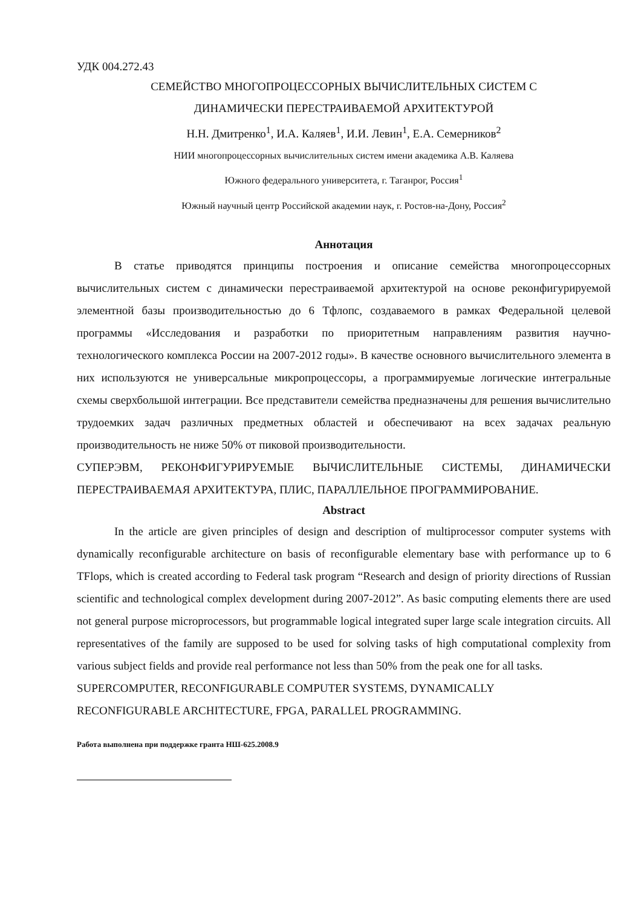УДК 004.272.43
СЕМЕЙСТВО МНОГОПРОЦЕССОРНЫХ ВЫЧИСЛИТЕЛЬНЫХ СИСТЕМ С
ДИНАМИЧЕСКИ ПЕРЕСТРАИВАЕМОЙ АРХИТЕКТУРОЙ
Н.Н. Дмитренко<sup>1</sup>, И.А. Каляев<sup>1</sup>, И.И. Левин<sup>1</sup>, Е.А. Семерников<sup>2</sup>
НИИ многопроцессорных вычислительных систем имени академика А.В. Каляева
Южного федерального университета, г. Таганрог, Россия<sup>1</sup>
Южный научный центр Российской академии наук, г. Ростов-на-Дону, Россия<sup>2</sup>
Аннотация
В статье приводятся принципы построения и описание семейства многопроцессорных вычислительных систем с динамически перестраиваемой архитектурой на основе реконфигурируемой элементной базы производительностью до 6 Тфлопс, создаваемого в рамках Федеральной целевой программы «Исследования и разработки по приоритетным направлениям развития научно-технологического комплекса России на 2007-2012 годы». В качестве основного вычислительного элемента в них используются не универсальные микропроцессоры, а программируемые логические интегральные схемы сверхбольшой интеграции. Все представители семейства предназначены для решения вычислительно трудоемких задач различных предметных областей и обеспечивают на всех задачах реальную производительность не ниже 50% от пиковой производительности.
СУПЕРЭВМ, РЕКОНФИГУРИРУЕМЫЕ ВЫЧИСЛИТЕЛЬНЫЕ СИСТЕМЫ, ДИНАМИЧЕСКИ ПЕРЕСТРАИВАЕМАЯ АРХИТЕКТУРА, ПЛИС, ПАРАЛЛЕЛЬНОЕ ПРОГРАММИРОВАНИЕ.
Abstract
In the article are given principles of design and description of multiprocessor computer systems with dynamically reconfigurable architecture on basis of reconfigurable elementary base with performance up to 6 TFlops, which is created according to Federal task program “Research and design of priority directions of Russian scientific and technological complex development during 2007-2012”. As basic computing elements there are used not general purpose microprocessors, but programmable logical integrated super large scale integration circuits. All representatives of the family are supposed to be used for solving tasks of high computational complexity from various subject fields and provide real performance not less than 50% from the peak one for all tasks.
SUPERCOMPUTER, RECONFIGURABLE COMPUTER SYSTEMS, DYNAMICALLY
RECONFIGURABLE ARCHITECTURE, FPGA, PARALLEL PROGRAMMING.
Работа выполнена при поддержке гранта НШ-625.2008.9